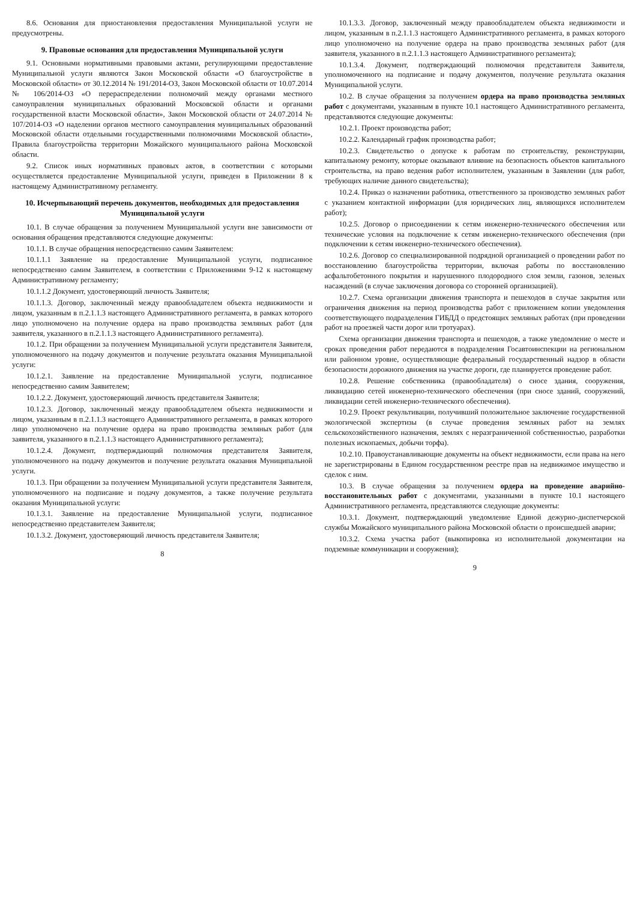8.6. Основания для приостановления предоставления Муниципальной услуги не предусмотрены.
9. Правовые основания для предоставления Муниципальной услуги
9.1. Основными нормативными правовыми актами, регулирующими предоставление Муниципальной услуги являются Закон Московской области «О благоустройстве в Московской области» от 30.12.2014 № 191/2014-ОЗ, Закон Московской области от 10.07.2014 № 106/2014-ОЗ «О перераспределении полномочий между органами местного самоуправления муниципальных образований Московской области и органами государственной власти Московской области», Закон Московской области от 24.07.2014 № 107/2014-ОЗ «О наделении органов местного самоуправления муниципальных образований Московской области отдельными государственными полномочиями Московской области», Правила благоустройства территории Можайского муниципального района Московской области.
9.2. Список иных нормативных правовых актов, в соответствии с которыми осуществляется предоставление Муниципальной услуги, приведен в Приложении 8 к настоящему Административному регламенту.
10. Исчерпывающий перечень документов, необходимых для предоставления Муниципальной услуги
10.1. В случае обращения за получением Муниципальной услуги вне зависимости от основания обращения представляются следующие документы:
10.1.1. В случае обращения непосредственно самим Заявителем:
10.1.1.1 Заявление на предоставление Муниципальной услуги, подписанное непосредственно самим Заявителем, в соответствии с Приложениями 9-12 к настоящему Административному регламенту;
10.1.1.2 Документ, удостоверяющий личность Заявителя;
10.1.1.3. Договор, заключенный между правообладателем объекта недвижимости и лицом, указанным в п.2.1.1.3 настоящего Административного регламента, в рамках которого лицо уполномочено на получение ордера на право производства земляных работ (для заявителя, указанного в п.2.1.1.3 настоящего Административного регламента).
10.1.2. При обращении за получением Муниципальной услуги представителя Заявителя, уполномоченного на подачу документов и получение результата оказания Муниципальной услуги:
10.1.2.1. Заявление на предоставление Муниципальной услуги, подписанное непосредственно самим Заявителем;
10.1.2.2. Документ, удостоверяющий личность представителя Заявителя;
10.1.2.3. Договор, заключенный между правообладателем объекта недвижимости и лицом, указанным в п.2.1.1.3 настоящего Административного регламента, в рамках которого лицо уполномочено на получение ордера на право производства земляных работ (для заявителя, указанного в п.2.1.1.3 настоящего Административного регламента);
10.1.2.4. Документ, подтверждающий полномочия представителя Заявителя, уполномоченного на подачу документов и получение результата оказания Муниципальной услуги.
10.1.3. При обращении за получением Муниципальной услуги представителя Заявителя, уполномоченного на подписание и подачу документов, а также получение результата оказания Муниципальной услуги:
10.1.3.1. Заявление на предоставление Муниципальной услуги, подписанное непосредственно представителем Заявителя;
10.1.3.2. Документ, удостоверяющий личность представителя Заявителя;
8
10.1.3.3. Договор, заключенный между правообладателем объекта недвижимости и лицом, указанным в п.2.1.1.3 настоящего Административного регламента, в рамках которого лицо уполномочено на получение ордера на право производства земляных работ (для заявителя, указанного в п.2.1.1.3 настоящего Административного регламента);
10.1.3.4. Документ, подтверждающий полномочия представителя Заявителя, уполномоченного на подписание и подачу документов, получение результата оказания Муниципальной услуги.
10.2. В случае обращения за получением ордера на право производства земляных работ с документами, указанным в пункте 10.1 настоящего Административного регламента, представляются следующие документы:
10.2.1. Проект производства работ;
10.2.2. Календарный график производства работ;
10.2.3. Свидетельство о допуске к работам по строительству, реконструкции, капитальному ремонту, которые оказывают влияние на безопасность объектов капитального строительства, на право ведения работ исполнителем, указанным в Заявлении (для работ, требующих наличие данного свидетельства);
10.2.4. Приказ о назначении работника, ответственного за производство земляных работ с указанием контактной информации (для юридических лиц, являющихся исполнителем работ);
10.2.5. Договор о присоединении к сетям инженерно-технического обеспечения или технические условия на подключение к сетям инженерно-технического обеспечения (при подключении к сетям инженерно-технического обеспечения).
10.2.6. Договор со специализированной подрядной организацией о проведении работ по восстановлению благоустройства территории, включая работы по восстановлению асфальтобетонного покрытия и нарушенного плодородного слоя земли, газонов, зеленых насаждений (в случае заключения договора со сторонней организацией).
10.2.7. Схема организации движения транспорта и пешеходов в случае закрытия или ограничения движения на период производства работ с приложением копии уведомления соответствующего подразделения ГИБДД о предстоящих земляных работах (при проведении работ на проезжей части дорог или тротуарах).
Схема организации движения транспорта и пешеходов, а также уведомление о месте и сроках проведения работ передаются в подразделения Госавтоинспекции на региональном или районном уровне, осуществляющие федеральный государственный надзор в области безопасности дорожного движения на участке дороги, где планируется проведение работ.
10.2.8. Решение собственника (правообладателя) о сносе здания, сооружения, ликвидацию сетей инженерно-технического обеспечения (при сносе зданий, сооружений, ликвидации сетей инженерно-технического обеспечения).
10.2.9. Проект рекультивации, получивший положительное заключение государственной экологической экспертизы (в случае проведения земляных работ на землях сельскохозяйственного назначения, землях с неразграниченной собственностью, разработки полезных ископаемых, добычи торфа).
10.2.10. Правоустанавливающие документы на объект недвижимости, если права на него не зарегистрированы в Едином государственном реестре прав на недвижимое имущество и сделок с ним.
10.3. В случае обращения за получением ордера на проведение аварийно-восстановительных работ с документами, указанными в пункте 10.1 настоящего Административного регламента, представляются следующие документы:
10.3.1. Документ, подтверждающий уведомление Единой дежурно-диспетчерской службы Можайского муниципального района Московской области о происшедшей аварии;
10.3.2. Схема участка работ (выкопировка из исполнительной документации на подземные коммуникации и сооружения);
9